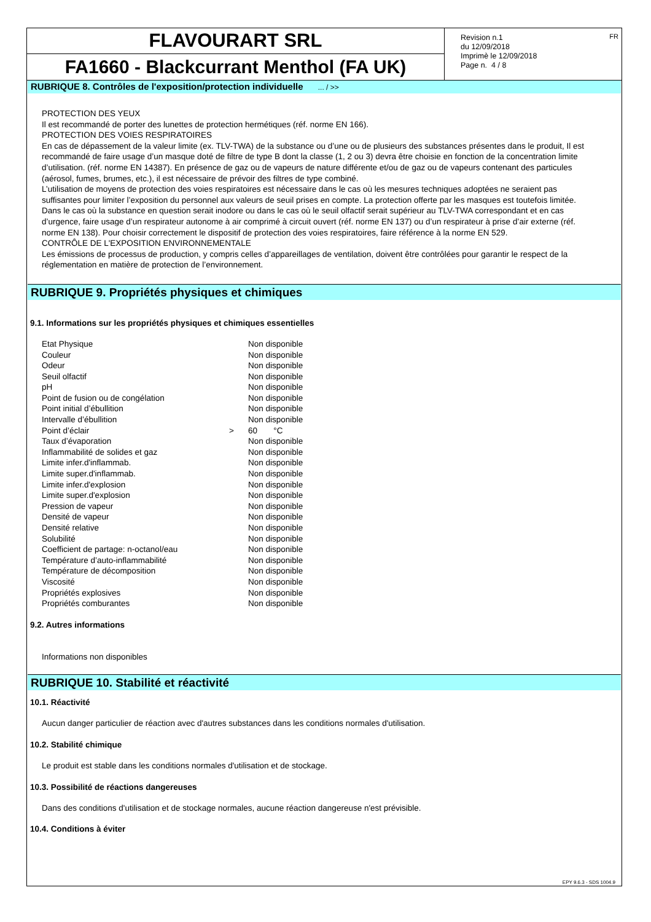FLAVOURART SRL
FA1660 - Blackcurrant Menthol (FA UK)
Revision n.1
du 12/09/2018
Imprimè le 12/09/2018
Page n. 4 / 8
FR
RUBRIQUE 8. Contrôles de l'exposition/protection individuelle ... / >>
PROTECTION DES YEUX
Il est recommandé de porter des lunettes de protection hermétiques (réf. norme EN 166).
PROTECTION DES VOIES RESPIRATOIRES
En cas de dépassement de la valeur limite (ex. TLV-TWA) de la substance ou d’une ou de plusieurs des substances présentes dans le produit, Il est recommandé de faire usage d’un masque doté de filtre de type B dont la classe (1, 2 ou 3) devra être choisie en fonction de la concentration limite d’utilisation. (réf. norme EN 14387). En présence de gaz ou de vapeurs de nature différente et/ou de gaz ou de vapeurs contenant des particules (aérosol, fumes, brumes, etc.), il est nécessaire de prévoir des filtres de type combiné.
L’utilisation de moyens de protection des voies respiratoires est nécessaire dans le cas où les mesures techniques adoptées ne seraient pas suffisantes pour limiter l’exposition du personnel aux valeurs de seuil prises en compte. La protection offerte par les masques est toutefois limitée.
Dans le cas où la substance en question serait inodore ou dans le cas où le seuil olfactif serait supérieur au TLV-TWA correspondant et en cas d’urgence, faire usage d’un respirateur autonome à air comprimé à circuit ouvert (réf. norme EN 137) ou d’un respirateur à prise d’air externe (réf. norme EN 138). Pour choisir correctement le dispositif de protection des voies respiratoires, faire référence à la norme EN 529.
CONTRÔLE DE L'EXPOSITION ENVIRONNEMENTALE
Les émissions de processus de production, y compris celles d’appareillages de ventilation, doivent être contrôlées pour garantir le respect de la réglementation en matière de protection de l’environnement.
RUBRIQUE 9. Propriétés physiques et chimiques
9.1. Informations sur les propriétés physiques et chimiques essentielles
| Etat Physique | | Non disponible |
| Couleur | | Non disponible |
| Odeur | | Non disponible |
| Seuil olfactif | | Non disponible |
| pH | | Non disponible |
| Point de fusion ou de congélation | | Non disponible |
| Point initial d’ébullition | | Non disponible |
| Intervalle d’ébullition | | Non disponible |
| Point d’éclair | > | 60 °C |
| Taux d’évaporation | | Non disponible |
| Inflammabilité de solides et gaz | | Non disponible |
| Limite infer.d'inflammab. | | Non disponible |
| Limite super.d'inflammab. | | Non disponible |
| Limite infer.d'explosion | | Non disponible |
| Limite super.d'explosion | | Non disponible |
| Pression de vapeur | | Non disponible |
| Densité de vapeur | | Non disponible |
| Densité relative | | Non disponible |
| Solubilité | | Non disponible |
| Coefficient de partage: n-octanol/eau | | Non disponible |
| Température d’auto-inflammabilité | | Non disponible |
| Température de décomposition | | Non disponible |
| Viscosité | | Non disponible |
| Propriétés explosives | | Non disponible |
| Propriétés comburantes | | Non disponible |
9.2. Autres informations
Informations non disponibles
RUBRIQUE 10. Stabilité et réactivité
10.1. Réactivité
Aucun danger particulier de réaction avec d'autres substances dans les conditions normales d'utilisation.
10.2. Stabilité chimique
Le produit est stable dans les conditions normales d'utilisation et de stockage.
10.3. Possibilité de réactions dangereuses
Dans des conditions d'utilisation et de stockage normales, aucune réaction dangereuse n'est prévisible.
10.4. Conditions à éviter
EPY 9.6.3 - SDS 1004.9